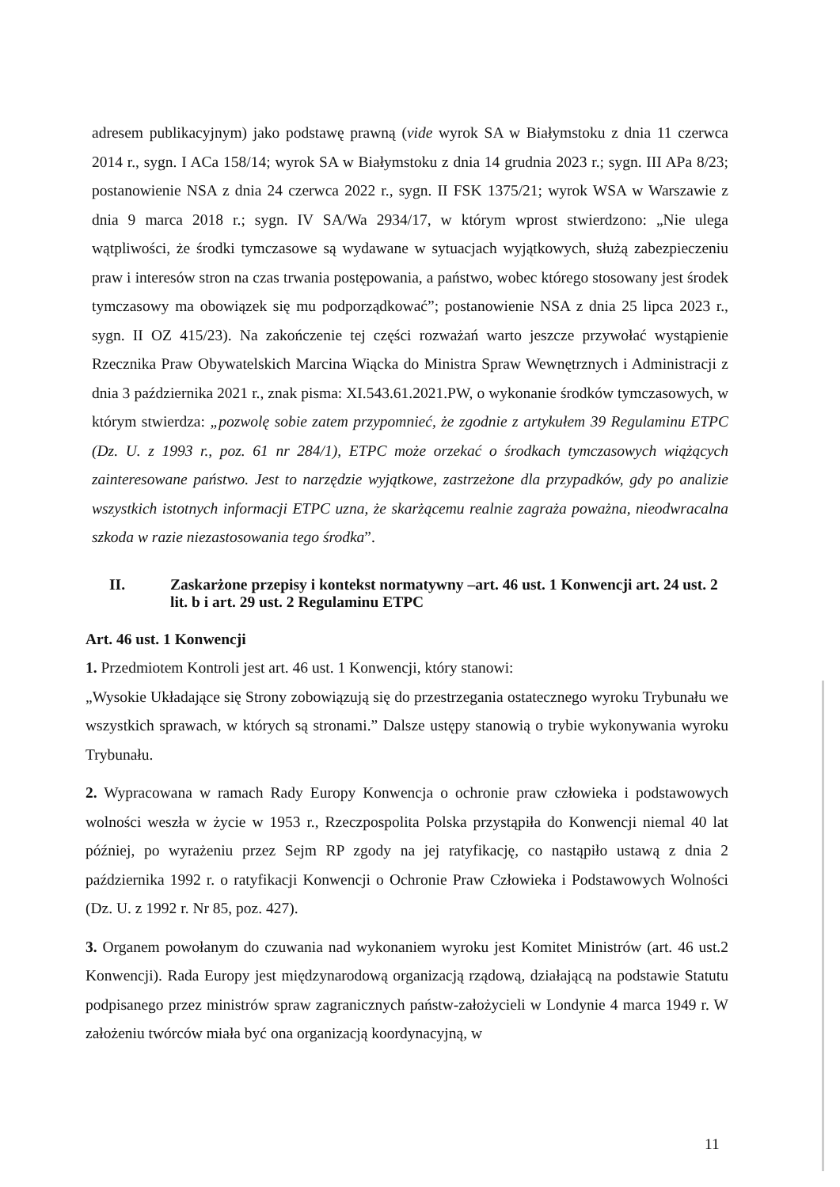adresem publikacyjnym) jako podstawę prawną (vide wyrok SA w Białymstoku z dnia 11 czerwca 2014 r., sygn. I ACa 158/14; wyrok SA w Białymstoku z dnia 14 grudnia 2023 r.; sygn. III APa 8/23; postanowienie NSA z dnia 24 czerwca 2022 r., sygn. II FSK 1375/21; wyrok WSA w Warszawie z dnia 9 marca 2018 r.; sygn. IV SA/Wa 2934/17, w którym wprost stwierdzono: „Nie ulega wątpliwości, że środki tymczasowe są wydawane w sytuacjach wyjątkowych, służą zabezpieczeniu praw i interesów stron na czas trwania postępowania, a państwo, wobec którego stosowany jest środek tymczasowy ma obowiązek się mu podporządkować”; postanowienie NSA z dnia 25 lipca 2023 r., sygn. II OZ 415/23). Na zakończenie tej części rozważań warto jeszcze przywołać wystąpienie Rzecznika Praw Obywatelskich Marcina Wiącka do Ministra Spraw Wewnętrznych i Administracji z dnia 3 października 2021 r., znak pisma: XI.543.61.2021.PW, o wykonanie środków tymczasowych, w którym stwierdza: „pozwolę sobie zatem przypomnieć, że zgodnie z artykułem 39 Regulaminu ETPC (Dz. U. z 1993 r., poz. 61 nr 284/1), ETPC może orzekać o środkach tymczasowych wiążących zainteresowane państwo. Jest to narzędzie wyjątkowe, zastrzeżone dla przypadków, gdy po analizie wszystkich istotnych informacji ETPC uzna, że skarżącemu realnie zagraża poważna, nieodwracalna szkoda w razie niezastosowania tego środka”.
II. Zaskarżone przepisy i kontekst normatywny –art. 46 ust. 1 Konwencji art. 24 ust. 2 lit. b i art. 29 ust. 2 Regulaminu ETPC
Art. 46 ust. 1 Konwencji
1. Przedmiotem Kontroli jest art. 46 ust. 1 Konwencji, który stanowi:
„Wysokie Układające się Strony zobowiązują się do przestrzegania ostatecznego wyroku Trybunału we wszystkich sprawach, w których są stronami.” Dalsze ustępy stanowią o trybie wykonywania wyroku Trybunału.
2. Wypracowana w ramach Rady Europy Konwencja o ochronie praw człowieka i podstawowych wolności weszła w życie w 1953 r., Rzeczpospolita Polska przystąpiła do Konwencji niemal 40 lat później, po wyrażeniu przez Sejm RP zgody na jej ratyfikację, co nastąpiło ustawą z dnia 2 października 1992 r. o ratyfikacji Konwencji o Ochronie Praw Człowieka i Podstawowych Wolności (Dz. U. z 1992 r. Nr 85, poz. 427).
3. Organem powołanym do czuwania nad wykonaniem wyroku jest Komitet Ministrów (art. 46 ust.2 Konwencji). Rada Europy jest międzynarodową organizacją rządową, działającą na podstawie Statutu podpisanego przez ministrów spraw zagranicznych państw-założycieli w Londynie 4 marca 1949 r. W założeniu twórców miała być ona organizacją koordynacyjną, w
11